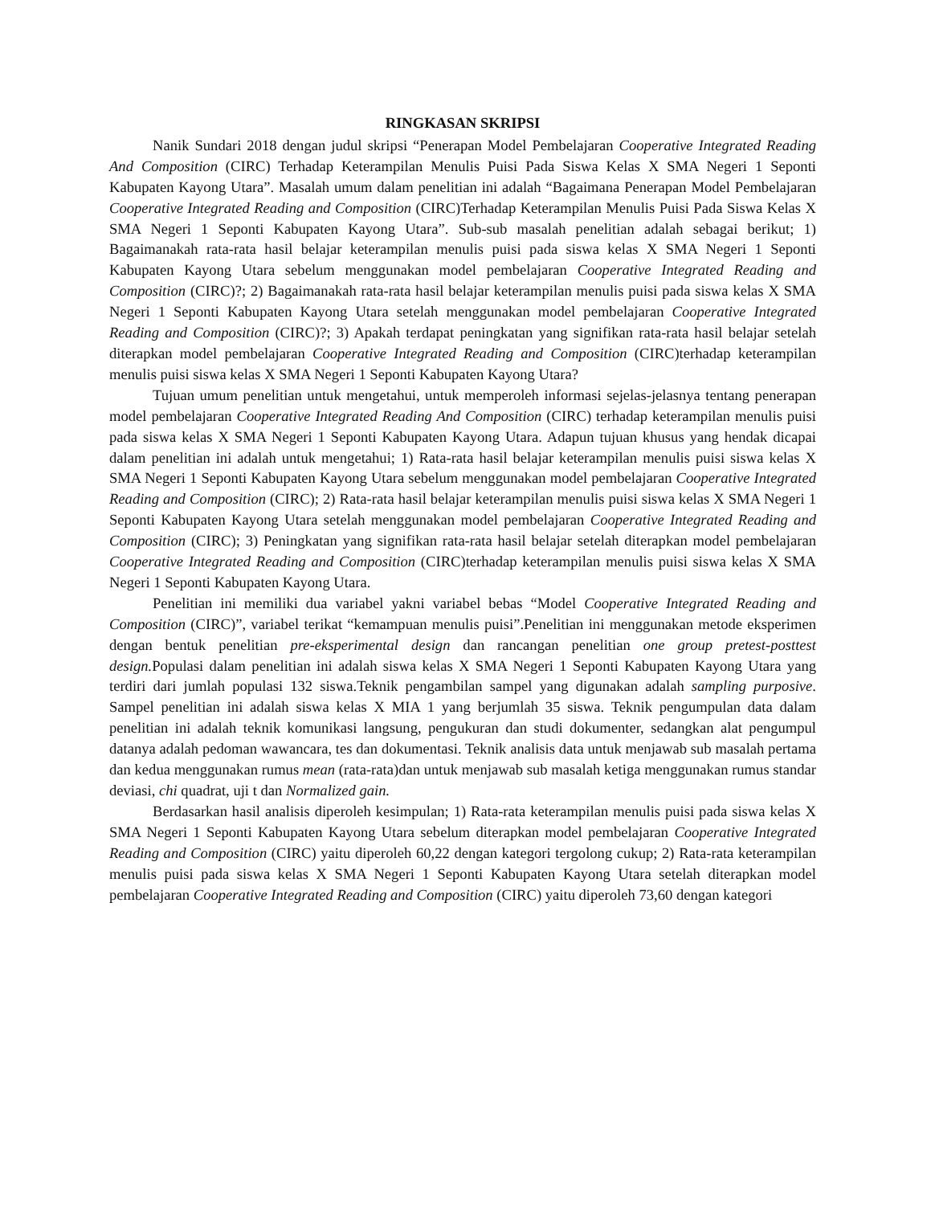RINGKASAN SKRIPSI
Nanik Sundari 2018 dengan judul skripsi “Penerapan Model Pembelajaran Cooperative Integrated Reading And Composition (CIRC) Terhadap Keterampilan Menulis Puisi Pada Siswa Kelas X SMA Negeri 1 Seponti Kabupaten Kayong Utara”. Masalah umum dalam penelitian ini adalah “Bagaimana Penerapan Model Pembelajaran Cooperative Integrated Reading and Composition (CIRC)Terhadap Keterampilan Menulis Puisi Pada Siswa Kelas X SMA Negeri 1 Seponti Kabupaten Kayong Utara”. Sub-sub masalah penelitian adalah sebagai berikut; 1) Bagaimanakah rata-rata hasil belajar keterampilan menulis puisi pada siswa kelas X SMA Negeri 1 Seponti Kabupaten Kayong Utara sebelum menggunakan model pembelajaran Cooperative Integrated Reading and Composition (CIRC)?; 2) Bagaimanakah rata-rata hasil belajar keterampilan menulis puisi pada siswa kelas X SMA Negeri 1 Seponti Kabupaten Kayong Utara setelah menggunakan model pembelajaran Cooperative Integrated Reading and Composition (CIRC)?; 3) Apakah terdapat peningkatan yang signifikan rata-rata hasil belajar setelah diterapkan model pembelajaran Cooperative Integrated Reading and Composition (CIRC)terhadap keterampilan menulis puisi siswa kelas X SMA Negeri 1 Seponti Kabupaten Kayong Utara?
Tujuan umum penelitian untuk mengetahui, untuk memperoleh informasi sejelas-jelasnya tentang penerapan model pembelajaran Cooperative Integrated Reading And Composition (CIRC) terhadap keterampilan menulis puisi pada siswa kelas X SMA Negeri 1 Seponti Kabupaten Kayong Utara. Adapun tujuan khusus yang hendak dicapai dalam penelitian ini adalah untuk mengetahui; 1) Rata-rata hasil belajar keterampilan menulis puisi siswa kelas X SMA Negeri 1 Seponti Kabupaten Kayong Utara sebelum menggunakan model pembelajaran Cooperative Integrated Reading and Composition (CIRC); 2) Rata-rata hasil belajar keterampilan menulis puisi siswa kelas X SMA Negeri 1 Seponti Kabupaten Kayong Utara setelah menggunakan model pembelajaran Cooperative Integrated Reading and Composition (CIRC); 3) Peningkatan yang signifikan rata-rata hasil belajar setelah diterapkan model pembelajaran Cooperative Integrated Reading and Composition (CIRC)terhadap keterampilan menulis puisi siswa kelas X SMA Negeri 1 Seponti Kabupaten Kayong Utara.
Penelitian ini memiliki dua variabel yakni variabel bebas “Model Cooperative Integrated Reading and Composition (CIRC)”, variabel terikat “kemampuan menulis puisi”.Penelitian ini menggunakan metode eksperimen dengan bentuk penelitian pre-eksperimental design dan rancangan penelitian one group pretest-posttest design. Populasi dalam penelitian ini adalah siswa kelas X SMA Negeri 1 Seponti Kabupaten Kayong Utara yang terdiri dari jumlah populasi 132 siswa.Teknik pengambilan sampel yang digunakan adalah sampling purposive. Sampel penelitian ini adalah siswa kelas X MIA 1 yang berjumlah 35 siswa. Teknik pengumpulan data dalam penelitian ini adalah teknik komunikasi langsung, pengukuran dan studi dokumenter, sedangkan alat pengumpul datanya adalah pedoman wawancara, tes dan dokumentasi. Teknik analisis data untuk menjawab sub masalah pertama dan kedua menggunakan rumus mean (rata-rata)dan untuk menjawab sub masalah ketiga menggunakan rumus standar deviasi, chi quadrat, uji t dan Normalized gain.
Berdasarkan hasil analisis diperoleh kesimpulan; 1) Rata-rata keterampilan menulis puisi pada siswa kelas X SMA Negeri 1 Seponti Kabupaten Kayong Utara sebelum diterapkan model pembelajaran Cooperative Integrated Reading and Composition (CIRC) yaitu diperoleh 60,22 dengan kategori tergolong cukup; 2) Rata-rata keterampilan menulis puisi pada siswa kelas X SMA Negeri 1 Seponti Kabupaten Kayong Utara setelah diterapkan model pembelajaran Cooperative Integrated Reading and Composition (CIRC) yaitu diperoleh 73,60 dengan kategori